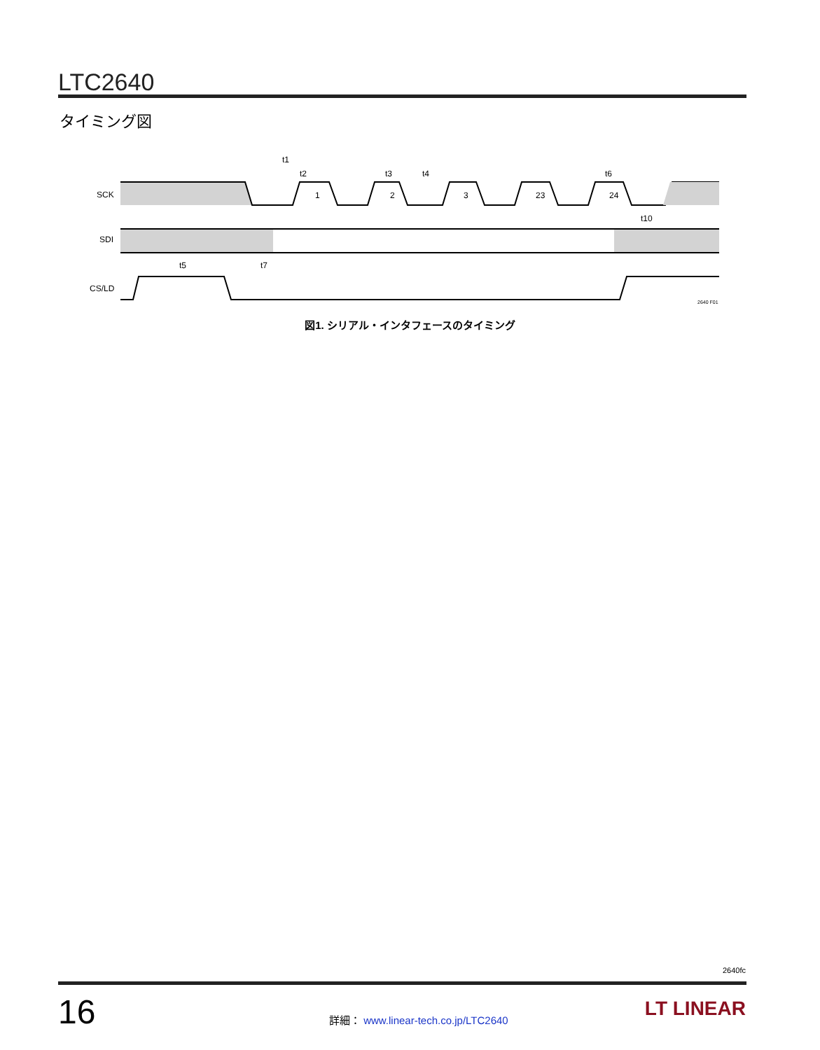LTC2640
タイミング図
SCK
SDI
CS/LD
1
2
3
23
24
t1
t2
t3
t4
t6
t10
t5
t7
2640 F01
図1. シリアル・インタフェースのタイミング
2640fc
16
詳細： www.linear-tech.co.jp/LTC2640
LT LINEAR